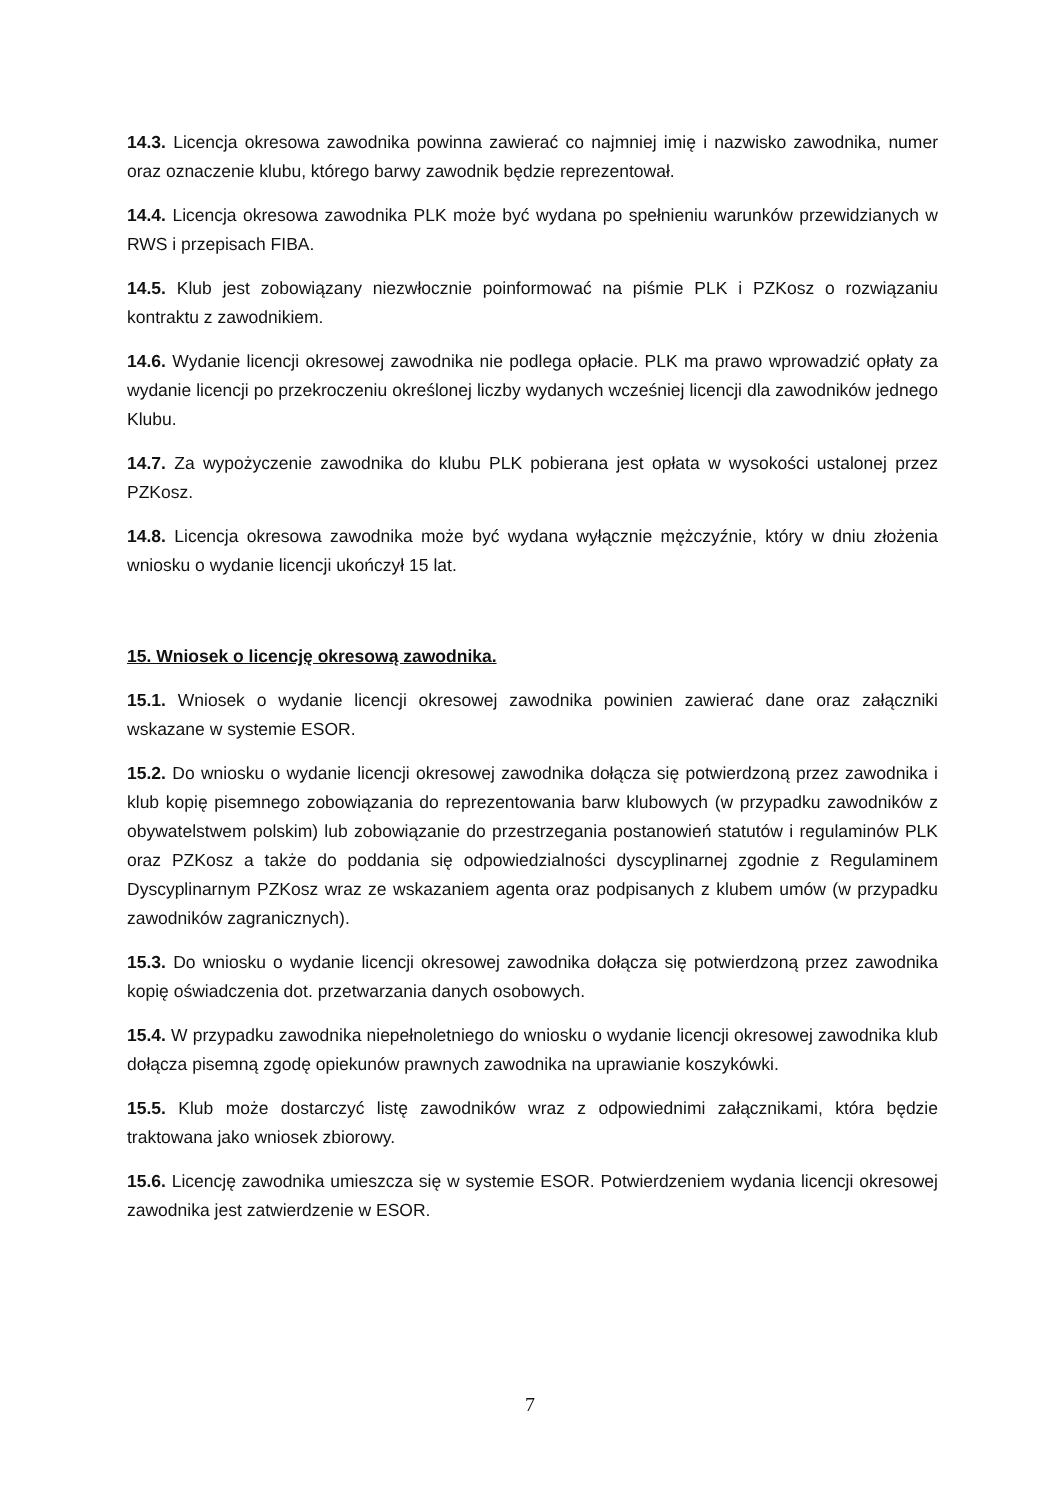14.3. Licencja okresowa zawodnika powinna zawierać co najmniej imię i nazwisko zawodnika, numer oraz oznaczenie klubu, którego barwy zawodnik będzie reprezentował.
14.4. Licencja okresowa zawodnika PLK może być wydana po spełnieniu warunków przewidzianych w RWS i przepisach FIBA.
14.5. Klub jest zobowiązany niezwłocznie poinformować na piśmie PLK i PZKosz o rozwiązaniu kontraktu z zawodnikiem.
14.6. Wydanie licencji okresowej zawodnika nie podlega opłacie. PLK ma prawo wprowadzić opłaty za wydanie licencji po przekroczeniu określonej liczby wydanych wcześniej licencji dla zawodników jednego Klubu.
14.7. Za wypożyczenie zawodnika do klubu PLK pobierana jest opłata w wysokości ustalonej przez PZKosz.
14.8. Licencja okresowa zawodnika może być wydana wyłącznie mężczyźnie, który w dniu złożenia wniosku o wydanie licencji ukończył 15 lat.
15. Wniosek o licencję okresową zawodnika.
15.1. Wniosek o wydanie licencji okresowej zawodnika powinien zawierać dane oraz załączniki wskazane w systemie ESOR.
15.2. Do wniosku o wydanie licencji okresowej zawodnika dołącza się potwierdzoną przez zawodnika i klub kopię pisemnego zobowiązania do reprezentowania barw klubowych (w przypadku zawodników z obywatelstwem polskim) lub zobowiązanie do przestrzegania postanowień statutów i regulaminów PLK oraz PZKosz a także do poddania się odpowiedzialności dyscyplinarnej zgodnie z Regulaminem Dyscyplinarnym PZKosz wraz ze wskazaniem agenta oraz podpisanych z klubem umów (w przypadku zawodników zagranicznych).
15.3. Do wniosku o wydanie licencji okresowej zawodnika dołącza się potwierdzoną przez zawodnika kopię oświadczenia dot. przetwarzania danych osobowych.
15.4. W przypadku zawodnika niepełnoletniego do wniosku o wydanie licencji okresowej zawodnika klub dołącza pisemną zgodę opiekunów prawnych zawodnika na uprawianie koszykówki.
15.5. Klub może dostarczyć listę zawodników wraz z odpowiednimi załącznikami, która będzie traktowana jako wniosek zbiorowy.
15.6. Licencję zawodnika umieszcza się w systemie ESOR. Potwierdzeniem wydania licencji okresowej zawodnika jest zatwierdzenie w ESOR.
7